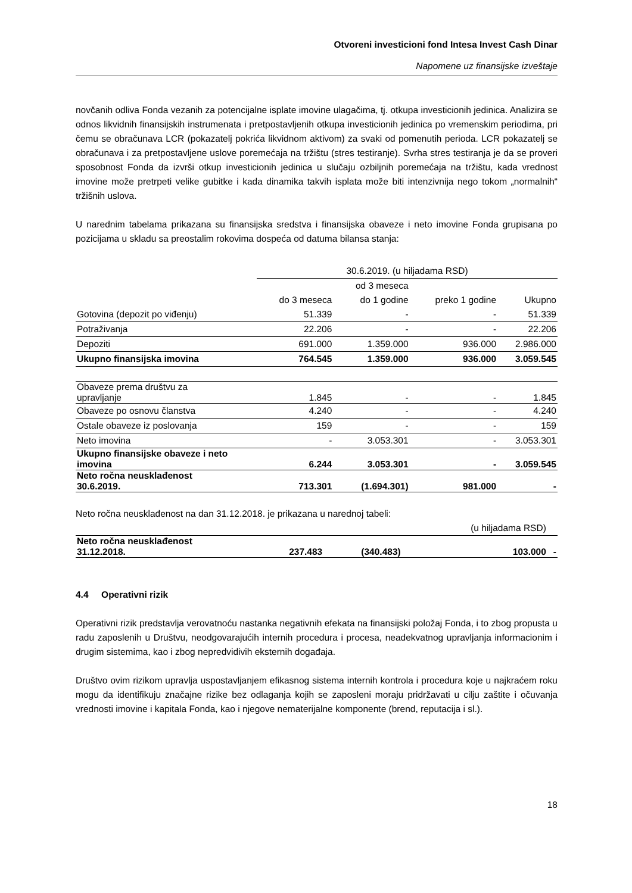Otvoreni investicioni fond Intesa Invest Cash Dinar
Napomene uz finansijske izveštaje
novčanih odliva Fonda vezanih za potencijalne isplate imovine ulagačima, tj. otkupa investicionih jedinica. Analizira se odnos likvidnih finansijskih instrumenata i pretpostavljenih otkupa investicionih jedinica po vremenskim periodima, pri čemu se obračunava LCR (pokazatelj pokrića likvidnom aktivom) za svaki od pomenutih perioda. LCR pokazatelj se obračunava i za pretpostavljene uslove poremećaja na tržištu (stres testiranje). Svrha stres testiranja je da se proveri sposobnost Fonda da izvrši otkup investicionih jedinica u slučaju ozbiljnih poremećaja na tržištu, kada vrednost imovine može pretrpeti velike gubitke i kada dinamika takvih isplata može biti intenzivnija nego tokom „normalnih“ tržišnih uslova.
U narednim tabelama prikazana su finansijska sredstva i finansijska obaveze i neto imovine Fonda grupisana po pozicijama u skladu sa preostalim rokovima dospeća od datuma bilansa stanja:
| | 30.6.2019. (u hiljadama RSD) | | | |
| | | od 3 meseca | | |
| | do 3 meseca | do 1 godine | preko 1 godine | Ukupno |
| Gotovina (depozit po viđenju) | 51.339 | - | - | 51.339 |
| Potraživanja | 22.206 | - | - | 22.206 |
| Depoziti | 691.000 | 1.359.000 | 936.000 | 2.986.000 |
| Ukupno finansijska imovina | 764.545 | 1.359.000 | 936.000 | 3.059.545 |
| Obaveze prema društvu za upravljanje | 1.845 | - | - | 1.845 |
| Obaveze po osnovu članstva | 4.240 | - | - | 4.240 |
| Ostale obaveze iz poslovanja | 159 | - | - | 159 |
| Neto imovina | - | 3.053.301 | - | 3.053.301 |
| Ukupno finansijske obaveze i neto imovina | 6.244 | 3.053.301 | - | 3.059.545 |
| Neto ročna neusklađenost 30.6.2019. | 713.301 | (1.694.301) | 981.000 | - |
Neto ročna neusklađenost na dan 31.12.2018. je prikazana u narednoj tabeli:
| | | | (u hiljadama RSD) | |
| Neto ročna neusklađenost 31.12.2018. | 237.483 | (340.483) | 103.000 | - |
4.4 Operativni rizik
Operativni rizik predstavlja verovatnoću nastanka negativnih efekata na finansijski položaj Fonda, i to zbog propusta u radu zaposlenih u Društvu, neodgovarajućih internih procedura i procesa, neadekvatnog upravljanja informacionim i drugim sistemima, kao i zbog nepredvidivih eksternih događaja.
Društvo ovim rizikom upravlja uspostavljanjem efikasnog sistema internih kontrola i procedura koje u najkraćem roku mogu da identifikuju značajne rizike bez odlaganja kojih se zaposleni moraju pridržavati u cilju zaštite i očuvanja vrednosti imovine i kapitala Fonda, kao i njegove nematerijalne komponente (brend, reputacija i sl.).
18